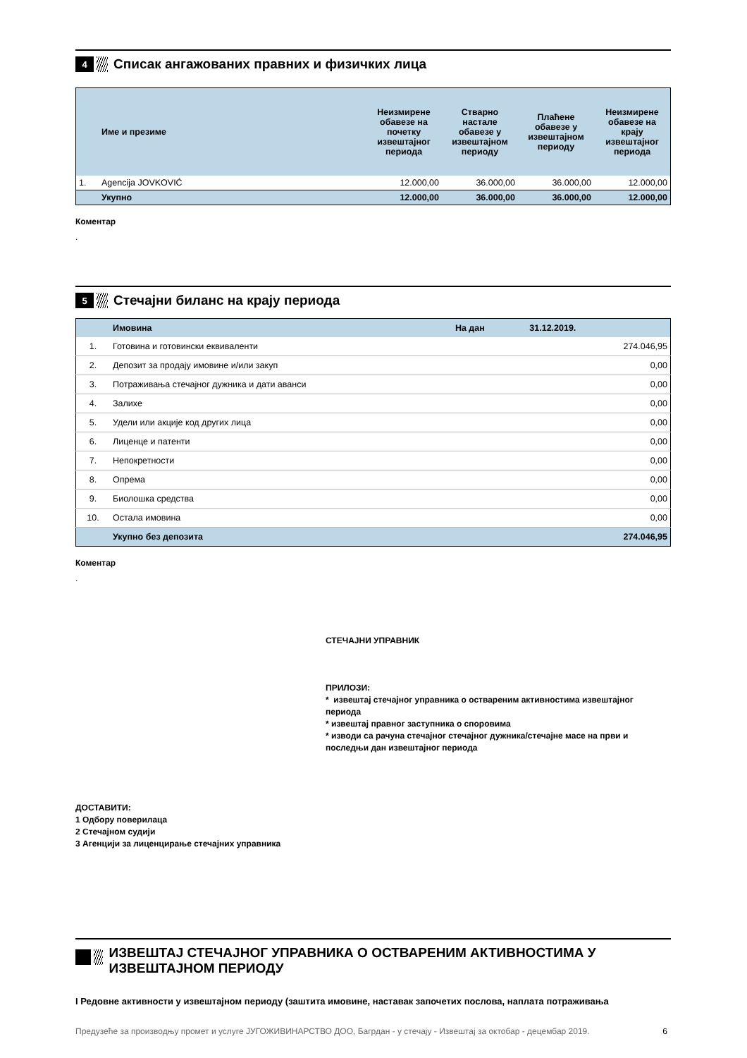4
Списак ангажованих правних и физичких лица
| | Име и презиме | Неизмирене обавезе на почетку извештајног периода | Стварно настале обавезе у извештајном периоду | Плаћене обавезе у извештајном периоду | Неизмирене обавезе на крају извештајног периода |
| --- | --- | --- | --- | --- | --- |
| 1. | Agencija JOVKOVIĆ | 12.000,00 | 36.000,00 | 36.000,00 | 12.000,00 |
| | Укупно | 12.000,00 | 36.000,00 | 36.000,00 | 12.000,00 |
Коментар
.
5
Стечајни биланс на крају периода
| | Имовина | На дан 31.12.2019. |
| 1. | Готовина и готовински еквиваленти | 274.046,95 |
| 2. | Депозит за продају имовине и/или закуп | 0,00 |
| 3. | Потраживања стечајног дужника и дати аванси | 0,00 |
| 4. | Залихе | 0,00 |
| 5. | Удели или акције код других лица | 0,00 |
| 6. | Лиценце и патенти | 0,00 |
| 7. | Непокретности | 0,00 |
| 8. | Опрема | 0,00 |
| 9. | Биолошка средства | 0,00 |
| 10. | Остала имовина | 0,00 |
| | Укупно без депозита | 274.046,95 |
Коментар
.
СТЕЧАЈНИ УПРАВНИК
ПРИЛОЗИ:
* извештај стечајног управника о оствареним активностима извештајног периода
* извештај правног заступника о споровима
* изводи са рачуна стечајног стечајног дужника/стечајне масе на први и последњи дан извештајног периода
ДОСТАВИТИ:
1 Одбору поверилаца
2 Стечајном судији
3 Агенцији за лиценцирање стечајних управника
ИЗВЕШТАЈ СТЕЧАЈНОГ УПРАВНИКА О ОСТВАРЕНИМ АКТИВНОСТИМА У ИЗВЕШТАЈНОМ ПЕРИОДУ
I Редовне активности у извештајном периоду (заштита имовине, наставак започетих послова, наплата потраживања
Предузеће за производњу промет и услуге ЈУГОЖИВИНАРСТВО ДОО, Багрдан - у стечају - Извештај за октобар - децембар 2019. 6